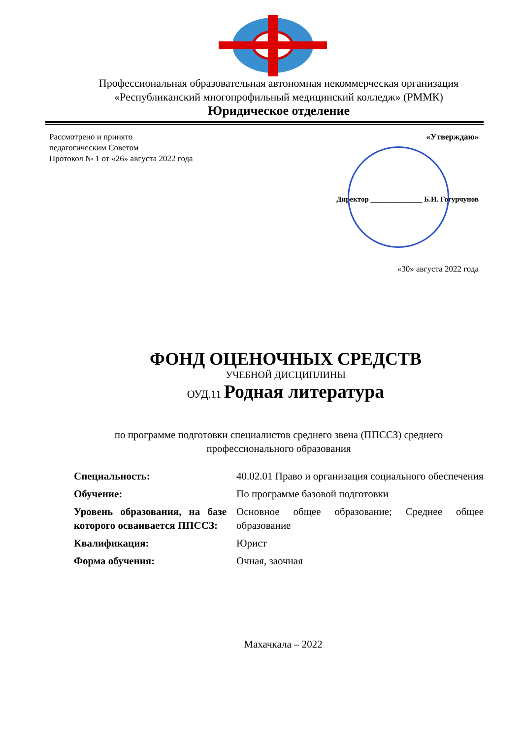Профессиональная образовательная автономная некоммерческая организация «Республиканский многопрофильный медицинский колледж» (РММК)
Юридическое отделение
Рассмотрено и принято
педагогическим Советом
Протокол № 1 от «26» августа 2022 года
«Утверждаю»
Директор ______________ Б.И. Гогурчунов
«30» августа 2022 года
ФОНД ОЦЕНОЧНЫХ СРЕДСТВ
УЧЕБНОЙ ДИСЦИПЛИНЫ
ОУД.11 Родная литература
по программе подготовки специалистов среднего звена (ППССЗ) среднего профессионального образования
| Специальность: | 40.02.01 Право и организация социального обеспечения |
| Обучение: | По программе базовой подготовки |
| Уровень образования, на базе которого осваивается ППССЗ: | Основное общее образование; Среднее общее образование |
| Квалификация: | Юрист |
| Форма обучения: | Очная, заочная |
Махачкала – 2022